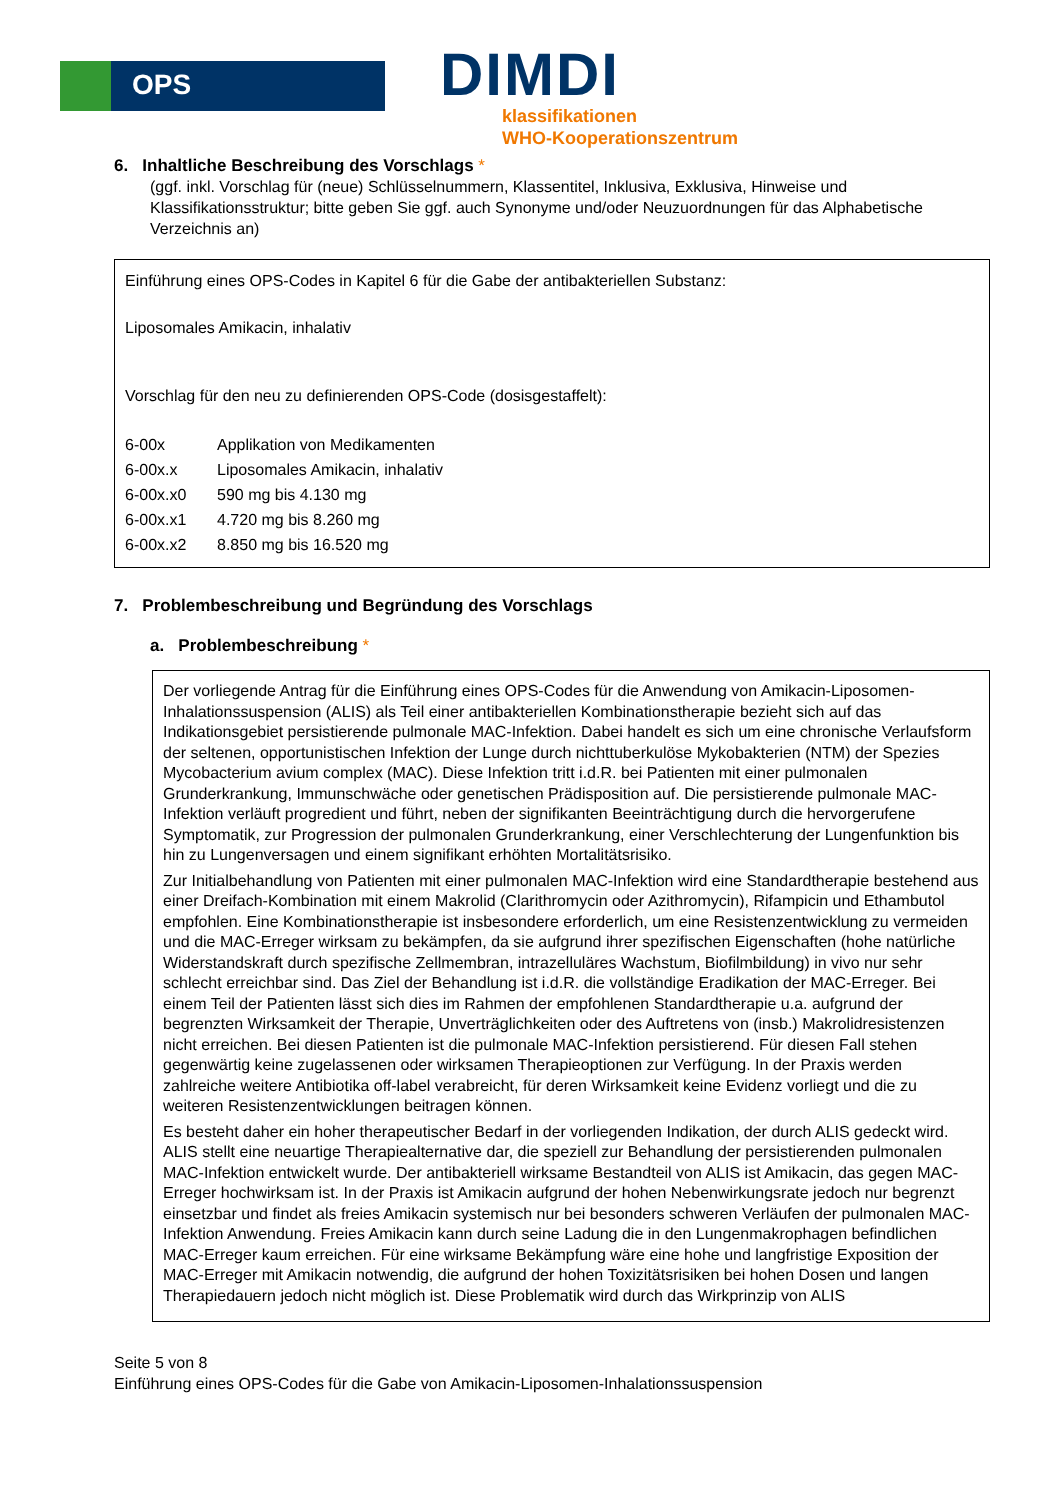OPS
DIMDI
klassifikationen
WHO-Kooperationszentrum
6. Inhaltliche Beschreibung des Vorschlags *
(ggf. inkl. Vorschlag für (neue) Schlüsselnummern, Klassentitel, Inklusiva, Exklusiva, Hinweise und Klassifikationsstruktur; bitte geben Sie ggf. auch Synonyme und/oder Neuzuordnungen für das Alphabetische Verzeichnis an)
Einführung eines OPS-Codes in Kapitel 6 für die Gabe der antibakteriellen Substanz:
Liposomales Amikacin, inhalativ
Vorschlag für den neu zu definierenden OPS-Code (dosisgestaffelt):
| 6-00x | Applikation von Medikamenten |
| 6-00x.x | Liposomales Amikacin, inhalativ |
| 6-00x.x0 | 590 mg bis 4.130 mg |
| 6-00x.x1 | 4.720 mg bis 8.260 mg |
| 6-00x.x2 | 8.850 mg bis 16.520 mg |
7. Problembeschreibung und Begründung des Vorschlags
a. Problembeschreibung *
Der vorliegende Antrag für die Einführung eines OPS-Codes für die Anwendung von Amikacin-Liposomen-Inhalationssuspension (ALIS) als Teil einer antibakteriellen Kombinationstherapie bezieht sich auf das Indikationsgebiet persistierende pulmonale MAC-Infektion. Dabei handelt es sich um eine chronische Verlaufsform der seltenen, opportunistischen Infektion der Lunge durch nichttuberkulöse Mykobakterien (NTM) der Spezies Mycobacterium avium complex (MAC). Diese Infektion tritt i.d.R. bei Patienten mit einer pulmonalen Grunderkrankung, Immunschwäche oder genetischen Prädisposition auf. Die persistierende pulmonale MAC-Infektion verläuft progredient und führt, neben der signifikanten Beeinträchtigung durch die hervorgerufene Symptomatik, zur Progression der pulmonalen Grunderkrankung, einer Verschlechterung der Lungenfunktion bis hin zu Lungenversagen und einem signifikant erhöhten Mortalitätsrisiko.
Zur Initialbehandlung von Patienten mit einer pulmonalen MAC-Infektion wird eine Standardtherapie bestehend aus einer Dreifach-Kombination mit einem Makrolid (Clarithromycin oder Azithromycin), Rifampicin und Ethambutol empfohlen. Eine Kombinationstherapie ist insbesondere erforderlich, um eine Resistenzentwicklung zu vermeiden und die MAC-Erreger wirksam zu bekämpfen, da sie aufgrund ihrer spezifischen Eigenschaften (hohe natürliche Widerstandskraft durch spezifische Zellmembran, intrazelluläres Wachstum, Biofilmbildung) in vivo nur sehr schlecht erreichbar sind. Das Ziel der Behandlung ist i.d.R. die vollständige Eradikation der MAC-Erreger. Bei einem Teil der Patienten lässt sich dies im Rahmen der empfohlenen Standardtherapie u.a. aufgrund der begrenzten Wirksamkeit der Therapie, Unverträglichkeiten oder des Auftretens von (insb.) Makrolidresistenzen nicht erreichen. Bei diesen Patienten ist die pulmonale MAC-Infektion persistierend. Für diesen Fall stehen gegenwärtig keine zugelassenen oder wirksamen Therapieoptionen zur Verfügung. In der Praxis werden zahlreiche weitere Antibiotika off-label verabreicht, für deren Wirksamkeit keine Evidenz vorliegt und die zu weiteren Resistenzentwicklungen beitragen können.
Es besteht daher ein hoher therapeutischer Bedarf in der vorliegenden Indikation, der durch ALIS gedeckt wird. ALIS stellt eine neuartige Therapiealternative dar, die speziell zur Behandlung der persistierenden pulmonalen MAC-Infektion entwickelt wurde. Der antibakteriell wirksame Bestandteil von ALIS ist Amikacin, das gegen MAC-Erreger hochwirksam ist. In der Praxis ist Amikacin aufgrund der hohen Nebenwirkungsrate jedoch nur begrenzt einsetzbar und findet als freies Amikacin systemisch nur bei besonders schweren Verläufen der pulmonalen MAC-Infektion Anwendung. Freies Amikacin kann durch seine Ladung die in den Lungenmakrophagen befindlichen MAC-Erreger kaum erreichen. Für eine wirksame Bekämpfung wäre eine hohe und langfristige Exposition der MAC-Erreger mit Amikacin notwendig, die aufgrund der hohen Toxizitätsrisiken bei hohen Dosen und langen Therapiedauern jedoch nicht möglich ist. Diese Problematik wird durch das Wirkprinzip von ALIS
Seite 5 von 8
Einführung eines OPS-Codes für die Gabe von Amikacin-Liposomen-Inhalationssuspension